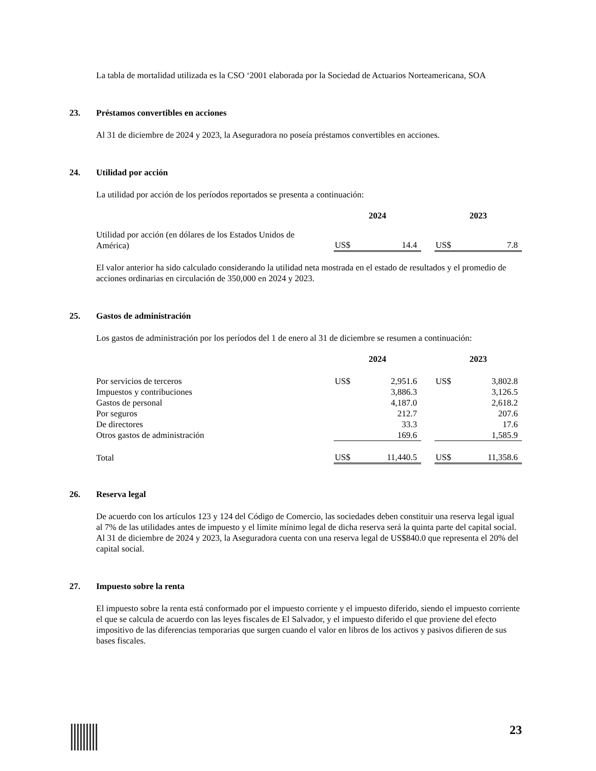La tabla de mortalidad utilizada es la CSO ‘2001 elaborada por la Sociedad de Actuarios Norteamericana, SOA
23. Préstamos convertibles en acciones
Al 31 de diciembre de 2024 y 2023, la Aseguradora no poseía préstamos convertibles en acciones.
24. Utilidad por acción
La utilidad por acción de los períodos reportados se presenta a continuación:
| | 2024 | | | 2023 | |
| --- | --- | --- | --- | --- | --- |
| Utilidad por acción (en dólares de los Estados Unidos de América) | US$ | 14.4 | | US$ | 7.8 |
El valor anterior ha sido calculado considerando la utilidad neta mostrada en el estado de resultados y el promedio de acciones ordinarias en circulación de 350,000 en 2024 y 2023.
25. Gastos de administración
Los gastos de administración por los períodos del 1 de enero al 31 de diciembre se resumen a continuación:
| | 2024 | | | 2023 | |
| --- | --- | --- | --- | --- | --- |
| Por servicios de terceros | US$ | 2,951.6 | | US$ | 3,802.8 |
| Impuestos y contribuciones | | 3,886.3 | | | 3,126.5 |
| Gastos de personal | | 4,187.0 | | | 2,618.2 |
| Por seguros | | 212.7 | | | 207.6 |
| De directores | | 33.3 | | | 17.6 |
| Otros gastos de administración | | 169.6 | | | 1,585.9 |
| Total | US$ | 11,440.5 | | US$ | 11,358.6 |
26. Reserva legal
De acuerdo con los artículos 123 y 124 del Código de Comercio, las sociedades deben constituir una reserva legal igual al 7% de las utilidades antes de impuesto y el límite mínimo legal de dicha reserva será la quinta parte del capital social. Al 31 de diciembre de 2024 y 2023, la Aseguradora cuenta con una reserva legal de US$840.0 que representa el 20% del capital social.
27. Impuesto sobre la renta
El impuesto sobre la renta está conformado por el impuesto corriente y el impuesto diferido, siendo el impuesto corriente el que se calcula de acuerdo con las leyes fiscales de El Salvador, y el impuesto diferido el que proviene del efecto impositivo de las diferencias temporarias que surgen cuando el valor en libros de los activos y pasivos difieren de sus bases fiscales.
23